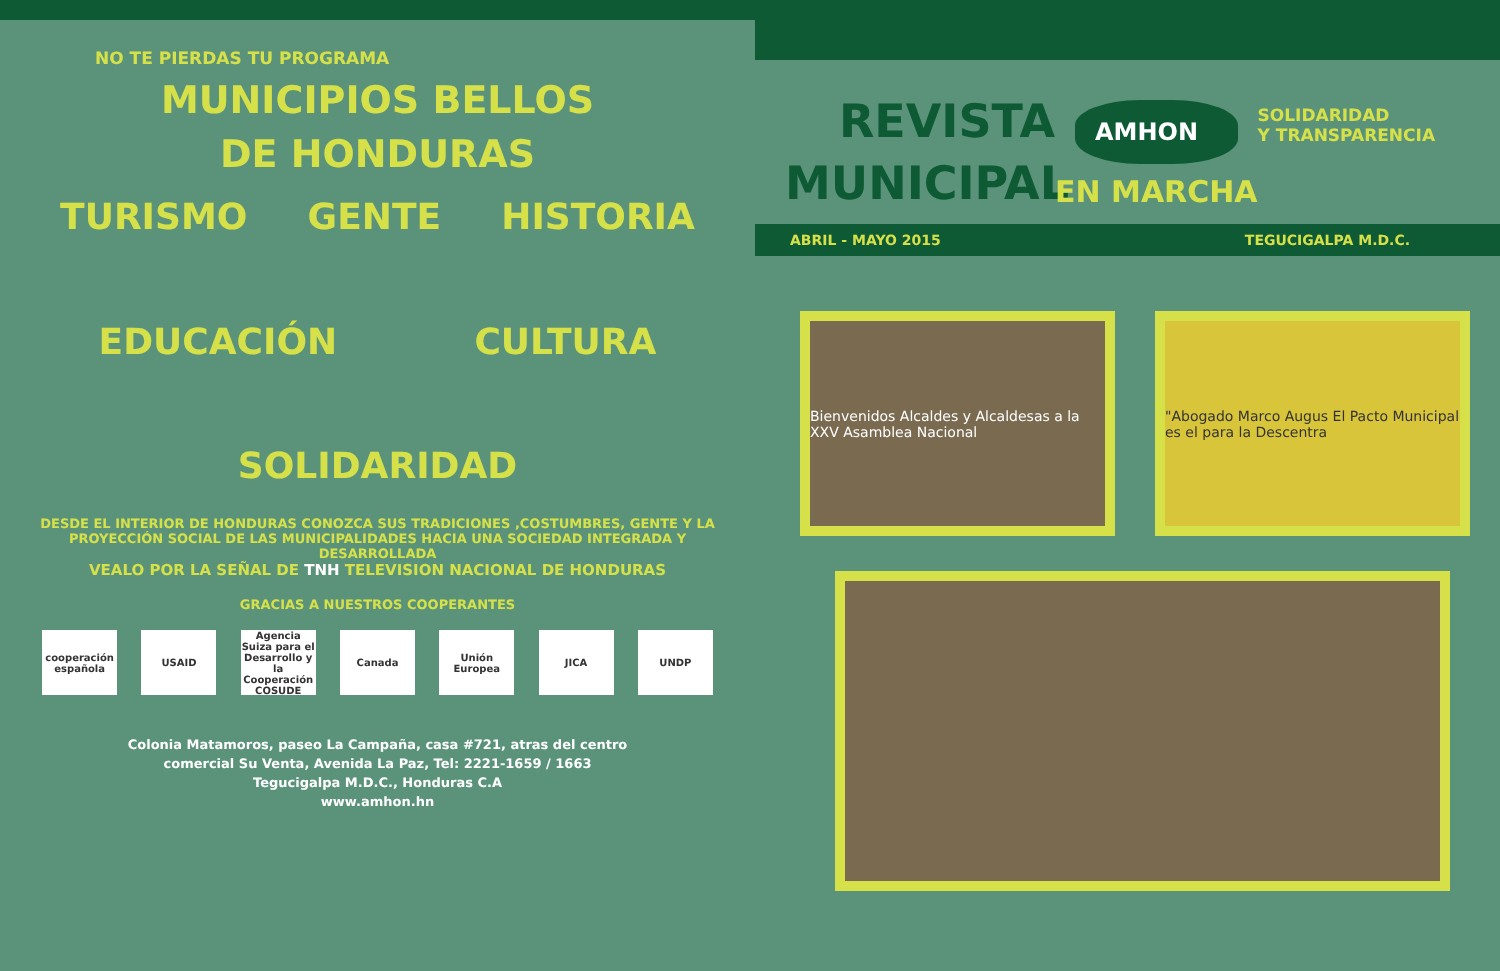NO TE PIERDAS TU PROGRAMA
MUNICIPIOS BELLOS
DE HONDURAS
TURISMO GENTE HISTORIA EDUCACIÓN CULTURA SOLIDARIDAD
DESDE EL INTERIOR DE HONDURAS CONOZCA SUS TRADICIONES ,COSTUMBRES, GENTE Y LA PROYECCIÓN SOCIAL DE LAS MUNICIPALIDADES HACIA UNA SOCIEDAD INTEGRADA Y DESARROLLADA
VEALO POR LA SEÑAL DE TNH TELEVISION NACIONAL DE HONDURAS
GRACIAS A NUESTROS COOPERANTES
cooperación española
USAID Agencia Suiza para el Desarrollo y la Cooperación COSUDE
Canada Unión Europea
JICA UNDP
Colonia Matamoros, paseo La Campaña, casa #721, atras del centro
comercial Su Venta, Avenida La Paz, Tel: 2221-1659 / 1663
Tegucigalpa M.D.C., Honduras C.A
www.amhon.hn
REVISTA MUNICIPAL
AMHON
EN MARCHA
SOLIDARIDAD
Y TRANSPARENCIA
ABRIL - MAYO 2015 TEGUCIGALPA M.D.C.
Bienvenidos Alcaldes y Alcaldesas a la XXV Asamblea Nacional
"Abogado Marco Augus El Pacto Municipal es el para la Descentra